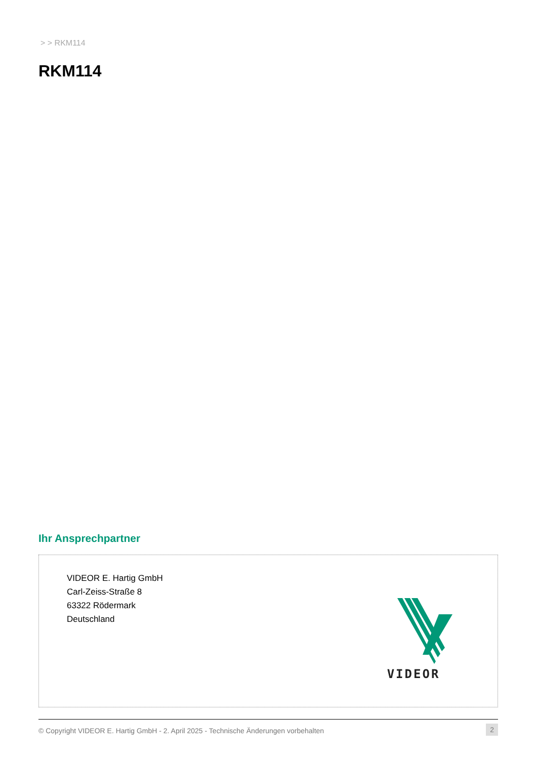> > RKM114
RKM114
Ihr Ansprechpartner
VIDEOR E. Hartig GmbH
Carl-Zeiss-Straße 8
63322 Rödermark
Deutschland
VIDEOR
© Copyright VIDEOR E. Hartig GmbH - 2. April 2025 - Technische Änderungen vorbehalten 2